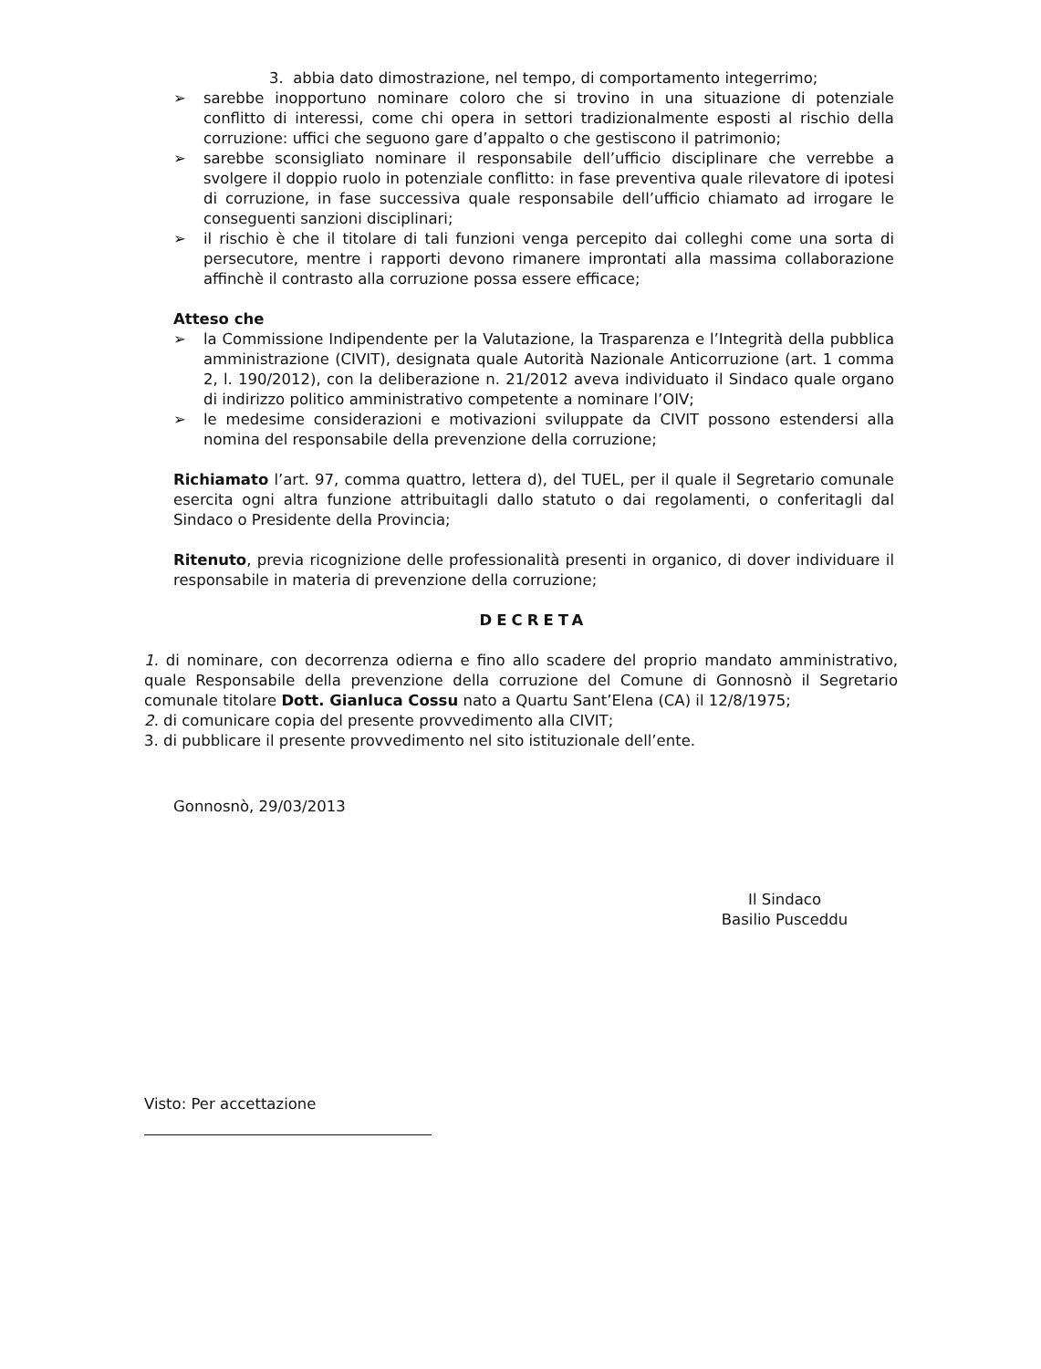3. abbia dato dimostrazione, nel tempo, di comportamento integerrimo;
➢ sarebbe inopportuno nominare coloro che si trovino in una situazione di potenziale conflitto di interessi, come chi opera in settori tradizionalmente esposti al rischio della corruzione: uffici che seguono gare d’appalto o che gestiscono il patrimonio;
➢ sarebbe sconsigliato nominare il responsabile dell’ufficio disciplinare che verrebbe a svolgere il doppio ruolo in potenziale conflitto: in fase preventiva quale rilevatore di ipotesi di corruzione, in fase successiva quale responsabile dell’ufficio chiamato ad irrogare le conseguenti sanzioni disciplinari;
➢ il rischio è che il titolare di tali funzioni venga percepito dai colleghi come una sorta di persecutore, mentre i rapporti devono rimanere improntati alla massima collaborazione affinchè il contrasto alla corruzione possa essere efficace;
Atteso che
➢ la Commissione Indipendente per la Valutazione, la Trasparenza e l’Integrità della pubblica amministrazione (CIVIT), designata quale Autorità Nazionale Anticorruzione (art. 1 comma 2, l. 190/2012), con la deliberazione n. 21/2012 aveva individuato il Sindaco quale organo di indirizzo politico amministrativo competente a nominare l’OIV;
➢ le medesime considerazioni e motivazioni sviluppate da CIVIT possono estendersi alla nomina del responsabile della prevenzione della corruzione;
Richiamato l’art. 97, comma quattro, lettera d), del TUEL, per il quale il Segretario comunale esercita ogni altra funzione attribuitagli dallo statuto o dai regolamenti, o conferitagli dal Sindaco o Presidente della Provincia;
Ritenuto, previa ricognizione delle professionalità presenti in organico, di dover individuare il responsabile in materia di prevenzione della corruzione;
DECRETA
1. di nominare, con decorrenza odierna e fino allo scadere del proprio mandato amministrativo, quale Responsabile della prevenzione della corruzione del Comune di Gonnosnò il Segretario comunale titolare Dott. Gianluca Cossu nato a Quartu Sant’Elena (CA) il 12/8/1975;
2. di comunicare copia del presente provvedimento alla CIVIT;
3. di pubblicare il presente provvedimento nel sito istituzionale dell’ente.
Gonnosnò, 29/03/2013
Il Sindaco
Basilio Pusceddu
Visto: Per accettazione